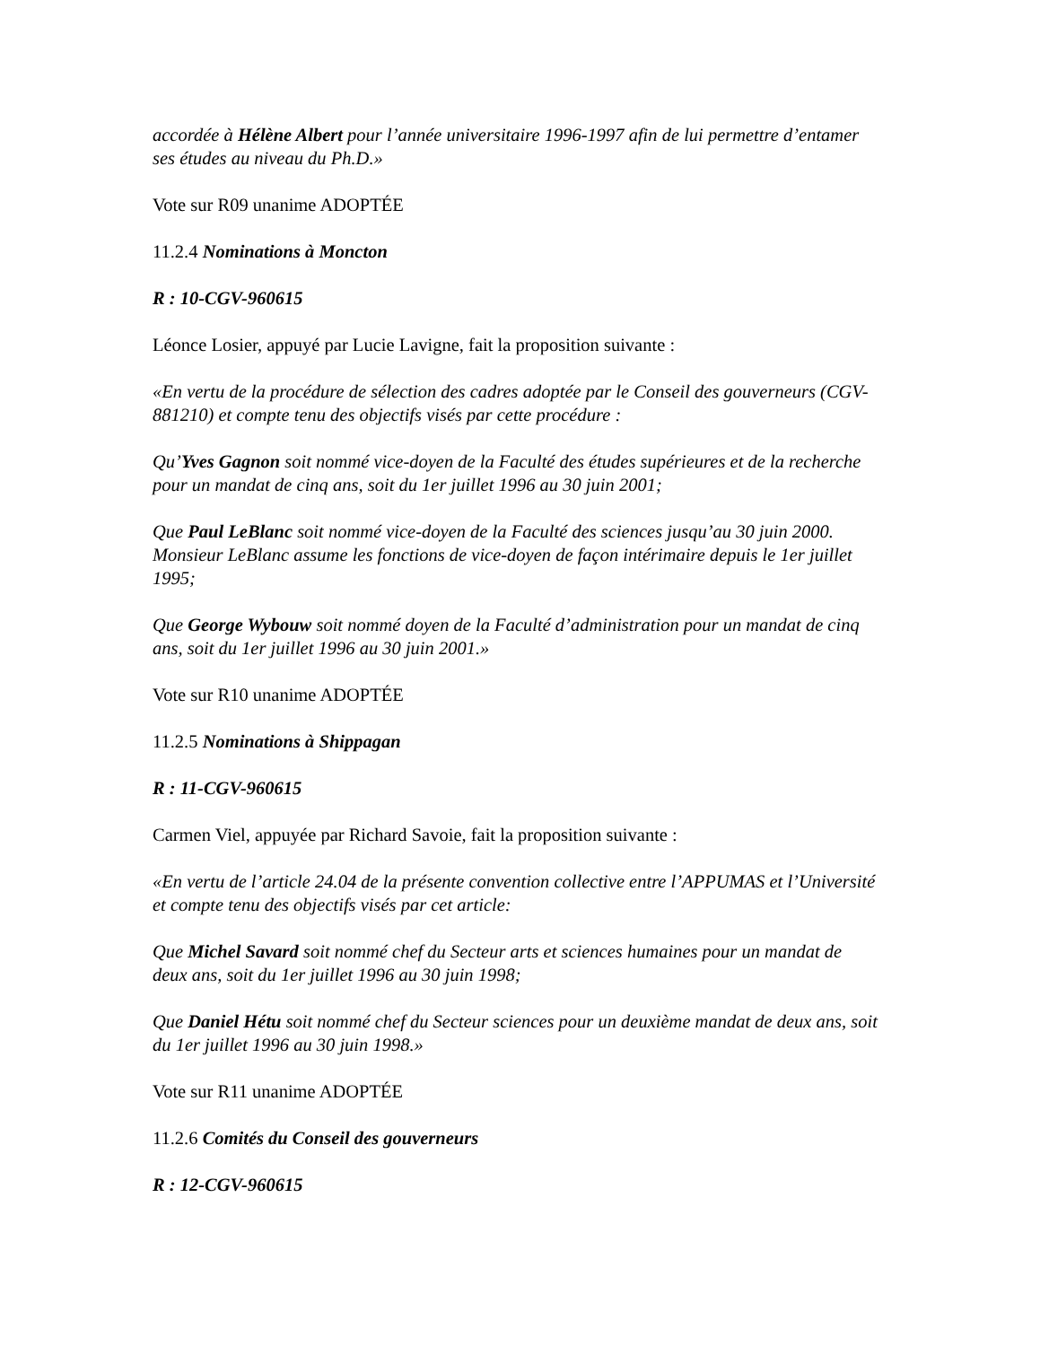accordée à Hélène Albert pour l’année universitaire 1996-1997 afin de lui permettre d’entamer ses études au niveau du Ph.D.»
Vote sur R09 unanime ADOPTÉE
11.2.4 Nominations à Moncton
R : 10-CGV-960615
Léonce Losier, appuyé par Lucie Lavigne, fait la proposition suivante :
«En vertu de la procédure de sélection des cadres adoptée par le Conseil des gouverneurs (CGV-881210) et compte tenu des objectifs visés par cette procédure :
Qu’Yves Gagnon soit nommé vice-doyen de la Faculté des études supérieures et de la recherche pour un mandat de cinq ans, soit du 1er juillet 1996 au 30 juin 2001;
Que Paul LeBlanc soit nommé vice-doyen de la Faculté des sciences jusqu’au 30 juin 2000. Monsieur LeBlanc assume les fonctions de vice-doyen de façon intérimaire depuis le 1er juillet 1995;
Que George Wybouw soit nommé doyen de la Faculté d’administration pour un mandat de cinq ans, soit du 1er juillet 1996 au 30 juin 2001.»
Vote sur R10 unanime ADOPTÉE
11.2.5 Nominations à Shippagan
R : 11-CGV-960615
Carmen Viel, appuyée par Richard Savoie, fait la proposition suivante :
«En vertu de l’article 24.04 de la présente convention collective entre l’APPUMAS et l’Université et compte tenu des objectifs visés par cet article:
Que Michel Savard soit nommé chef du Secteur arts et sciences humaines pour un mandat de deux ans, soit du 1er juillet 1996 au 30 juin 1998;
Que Daniel Hétu soit nommé chef du Secteur sciences pour un deuxième mandat de deux ans, soit du 1er juillet 1996 au 30 juin 1998.»
Vote sur R11 unanime ADOPTÉE
11.2.6 Comités du Conseil des gouverneurs
R : 12-CGV-960615